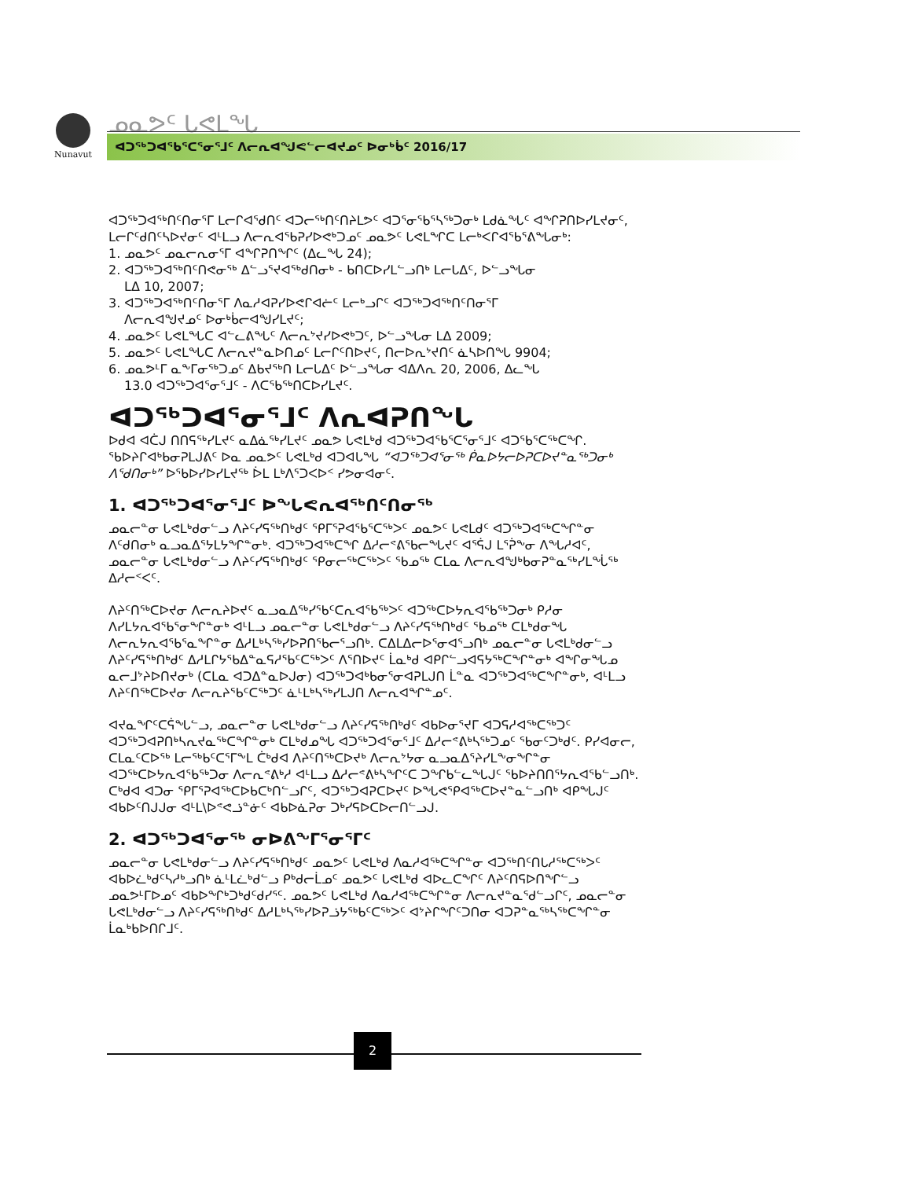Nunavut ᓄᓇᕗᑦ ᒐᕙᒪᖓ
ᐊᑐᖅᑐᐊᖃᕐᑕᕐᓂᕐᒧᑦ ᐱᓕᕆᐊᖑᕙᓪᓕᐊᔪᓄᑦ ᐅᓂᒃᑳᑦ 2016/17
ᐊᑐᖅᑐᐊᖅᑎᑦᑎᓂᕐᒥ ᒪᓕᒋᐊᖁᑎᑦ ᐊᑐᓕᖅᑎᑦᑎᔨᒪᕗᑦ ᐊᑐᕐᓂᖃᕐᓴᖅᑐᓂᒃ ᒪᑯᓈᖓᑦ ᐊᖏᕈᑎᐅᓯᒪᔪᓂᑦ, ᒪᓕᒋᑦᑯᑎᑦᓴᐅᔪᓂᑦ ᐊᒻᒪᓗ ᐱᓕᕆᐊᖃᕈᓯᐅᕙᒃᑐᓄᑦ ᓄᓇᕗᑦ ᒐᕙᒪᖏᑕ ᒪᓕᒃᐸᒋᐊᖃᕐᕕᖓᓂᒃ:
1. ᓄᓇᕗᑦ ᓄᓇᓕᕆᓂᕐᒥ ᐊᖏᕈᑎᖏᑦ (ᐃᓚᖓ 24);
2. ᐊᑐᖅᑐᐊᖅᑎᑦᑎᕙᓂᖅ ᐃᓪᓗᕐᔪᐊᖅᑯᑎᓂᒃ - ᑲᑎᑕᐅᓯᒪᓪᓗᑎᒃ ᒪᓕᒐᐃᑦ, ᐅᓪᓗᖓᓂ
ᒪᐃ 10, 2007;
3. ᐊᑐᖅᑐᐊᖅᑎᑦᑎᓂᕐᒥ ᐱᓇᓱᐊᕈᓯᐅᕙᒋᐊᓖᑦ ᒪᓕᒃᓗᒋᑦ ᐊᑐᖅᑐᐊᖅᑎᑦᑎᓂᕐᒥ
ᐱᓕᕆᐊᖑᔪᓄᑦ ᐅᓂᒃᑳᓕᐊᖑᓯᒪᔪᑦ;
4. ᓄᓇᕗᑦ ᒐᕙᒪᖓᑕ ᐊᓪᓚᕕᖓᑦ ᐱᓕᕆᔾᔪᓯᐅᕙᒃᑐᑦ, ᐅᓪᓗᖓᓂ ᒪᐃ 2009;
5. ᓄᓇᕗᑦ ᒐᕙᒪᖓᑕ ᐱᓕᕆᔪᓐᓇᐅᑎᓄᑦ ᒪᓕᒋᑦᑎᐅᔪᑦ, ᑎᓕᐅᕆᔾᔪᑎᑦ ᓈᓴᐅᑎᖓ 9904;
6. ᓄᓇᕗᒻᒥ ᓇᖕᒥᓂᖅᑐᓄᑦ ᐃᑲᔪᖅᑎ ᒪᓕᒐᐃᑦ ᐅᓪᓗᖓᓂ ᐊᐃᐱᕆ 20, 2006, ᐃᓚᖓ
13.0 ᐊᑐᖅᑐᐊᕐᓂᕐᒧᑦ - ᐱᑕᖃᖅᑎᑕᐅᓯᒪᔪᑦ.
ᐊᑐᖅᑐᐊᕐᓂᕐᒧᑦ ᐱᕆᐊᕈᑎᖓ
ᐅᑯᐊ ᐊᑖᒍ ᑎᑎᕋᖅᓯᒪᔪᑦ ᓇᐃᓈᖅᓯᒪᔪᑦ ᓄᓇᕗ ᒐᕙᒪᒃᑯ ᐊᑐᖅᑐᐊᖃᕐᑕᕐᓂᕐᒧᑦ ᐊᑐᖃᕐᑕᖅᑕᖏ. ᖃᐅᔨᒋᐊᒃᑲᓂᕈᒪᒍᕕᑦ ᐅᓇ ᓄᓇᕗᑦ ᒐᕙᒪᒃᑯ ᐊᑐᐊᒐᖓ “ᐊᑐᖅᑐᐊᕐᓂᖅ ᑮᓇᐅᔭᓕᐅᕈᑕᐅᔪᓐᓇᖅᑐᓂᒃ ᐱᕐᑯᑎᓂᒃ” ᐅᖃᐅᓯᐅᓯᒪᔪᖅ ᐆᒪ ᒪᒃᐱᕐᑐᐸᐅᑉ ᓯᕗᓂᐊᓂᑦ.
1. ᐊᑐᖅᑐᐊᕐᓂᕐᒧᑦ ᐅᖓᕙᕆᐊᖅᑎᑦᑎᓂᖅ
ᓄᓇᓕᓐᓂ ᒐᕙᒪᒃᑯᓂᓪᓗ ᐱᔨᑦᓯᕋᖅᑎᒃᑯᑦ ᕿᒥᕐᕈᐊᖃᕐᑕᖅᐳᑦ ᓄᓇᕗᑦ ᒐᕙᒪᑯᑦ ᐊᑐᖅᑐᐊᖅᑕᖏᓐᓂ ᐱᑦᑯᑎᓂᒃ ᓇᓗᓇᐃᕐᔭᒪᔭᖏᓐᓂᒃ. ᐊᑐᖅᑐᐊᖅᑕᖏ ᐃᓱᓕᕝᕕᖃᓕᖓᔪᑦ ᐊᕐᕌᒍ ᒪᕐᕉᖕᓂ ᐱᖓᓱᐊᑦ, ᓄᓇᓕᓐᓂ ᒐᕙᒪᒃᑯᓂᓪᓗ ᐱᔨᑦᓯᕋᖅᑎᒃᑯᑦ ᕿᓂᓕᖅᑕᖅᐳᑦ ᖃᓄᖅ ᑕᒪᓇ ᐱᓕᕆᐊᖑᒃᑲᓂᕈᓐᓇᖅᓯᒪᖔᖅ ᐃᓱᓕᑉᐸᑦ.
ᐱᔨᑦᑎᖅᑕᐅᔪᓂ ᐱᓕᕆᔨᐅᔪᑦ ᓇᓗᓇᐃᖅᓯᖃᑦᑕᕆᐊᖃᖅᐳᑦ ᐊᑐᖅᑕᐅᔭᕆᐊᖃᖅᑐᓂᒃ ᑭᓱᓂ ᐱᓯᒪᔭᕆᐊᖃᕐᓂᖏᓐᓂᒃ ᐊᒻᒪᓗ ᓄᓇᓕᓐᓂ ᒐᕙᒪᒃᑯᓂᓪᓗ ᐱᔨᑦᓯᕋᖅᑎᒃᑯᑦ ᖃᓄᖅ ᑕᒪᒃᑯᓂᖓ ᐱᓕᕆᔭᕆᐊᖃᕐᓇᖏᓐᓂ ᐃᓱᒪᒃᓴᖅᓯᐅᕈᑎᖃᓕᕐᓗᑎᒃ. ᑕᐃᒪᐃᓕᐅᕐᓂᐊᕐᓗᑎᒃ ᓄᓇᓕᓐᓂ ᒐᕙᒪᒃᑯᓂᓪᓗ ᐱᔨᑦᓯᕋᖅᑎᒃᑯᑦ ᐃᓱᒪᒋᔭᖃᐃᓐᓇᕋᓱᖃᑦᑕᖅᐳᑦ ᐱᕐᑎᐅᔪᑦ ᒫᓇᒃᑯ ᐊᑭᒋᓪᓗᐊᕋᔭᖅᑕᖏᓐᓂᒃ ᐊᖏᓂᖓᓄ ᓇᓕᒧᔾᔨᐅᑎᔪᓂᒃ (ᑕᒪᓇ ᐊᑐᐃᓐᓇᐅᒍᓂ) ᐊᑐᖅᑐᐊᒃᑲᓂᕐᓂᐊᕈᒪᒍᑎ ᒫᓐᓇ ᐊᑐᖅᑐᐊᖅᑕᖏᓐᓂᒃ, ᐊᒻᒪᓗ ᐱᔨᑦᑎᖅᑕᐅᔪᓂ ᐱᓕᕆᔨᕐᑲᑦᑕᖅᑐᑦ ᓈᒻᒪᒃᓴᖅᓯᒪᒍᑎ ᐱᓕᕆᐊᖏᓐᓄᑦ.
ᐊᔪᓇᖏᑦᑕᕌᖓᓪᓗ, ᓄᓇᓕᓐᓂ ᒐᕙᒪᒃᑯᓂᓪᓗ ᐱᔨᑦᓯᕋᖅᑎᒃᑯᑦ ᐊᑲᐅᓂᕐᔪᒥ ᐊᑐᕋᓱᐊᖅᑕᖅᑐᑦ ᐊᑐᖅᑐᐊᕈᑎᒃᓴᕆᔪᓇᖅᑕᖏᓐᓂᒃ ᑕᒪᒃᑯᓄᖓ ᐊᑐᖅᑐᐊᕐᓂᕐᒧᑦ ᐃᓱᓕᕝᕕᒃᓴᖅᑐᓄᑦ ᖃᓂᑦᑐᒃᑯᑦ. ᑭᓯᐊᓂᓕ, ᑕᒪᓇᑦᑕᐅᖅ ᒪᓕᖅᑲᑦᑕᕐᒥᖕᒪ ᑖᒃᑯᐊ ᐱᔨᑦᑎᖅᑕᐅᔪᒃ ᐱᓕᕆᔾᔭᓂ ᓇᓗᓇᐃᕐᔨᓯᒪᖕᓂᖏᓐᓂ ᐊᑐᖅᑕᐅᔭᕆᐊᖃᖅᑐᓂ ᐱᓕᕆᕝᕕᒃᓱ ᐊᒻᒪᓗ ᐃᓱᓕᕝᕕᒃᓴᖏᑦᑕ ᑐᖏᑲᓪᓚᖓᒍᑦ ᖃᐅᔨᑎᑎᕐᔭᕆᐊᖃᓪᓗᑎᒃ. ᑕᒃᑯᐊ ᐊᑐᓂ ᕿᒥᕐᕈᐊᖅᑕᐅᑲᑕᒃᑎᓪᓗᒋᑦ, ᐊᑐᖅᑐᐊᕈᑕᐅᔪᑦ ᐅᖓᕙᕿᐊᖅᑕᐅᔪᓐᓇᓪᓗᑎᒃ ᐊᑭᖓᒍᑦ ᐊᑲᐅᑦᑎᒍᒍᓂ ᐊᒻᒪ\ᐅᕝᕙᓘᓐᓃᑦ ᐊᑲᐅᓈᕈᓂ ᑐᒃᓯᕋᐅᑕᐅᓕᑎᓪᓗᒍ.
2. ᐊᑐᖅᑐᐊᕐᓂᖅ ᓂᐅᕕᖕᒥᕐᓂᕐᒥᑦ
ᓄᓇᓕᓐᓂ ᒐᕙᒪᒃᑯᓂᓪᓗ ᐱᔨᑦᓯᕋᖅᑎᒃᑯᑦ ᓄᓇᕗᑦ ᒐᕙᒪᒃᑯ ᐱᓇᓱᐊᖅᑕᖏᓐᓂ ᐊᑐᖅᑎᑦᑎᒐᓱᖅᑕᖅᐳᑦ ᐊᑲᐅᓛᒃᑯᑦᓴᓱᒃᓗᑎᒃ ᓈᒻᒪᓛᒃᑯᓪᓗ ᑭᒃᑯᓕᒫᓄᑦ ᓄᓇᕗᑦ ᒐᕙᒪᒃᑯ ᐊᐅᓚᑕᖏᑦ ᐱᔨᑦᑎᕋᐅᑎᖏᓪᓗ ᓄᓇᕗᒻᒥᐅᓄᑦ ᐊᑲᐅᖏᒃᑐᒃᑯᑦᑯᓯᕐᑦ. ᓄᓇᕗᑦ ᒐᕙᒪᒃᑯ ᐱᓇᓱᐊᖅᑕᖏᓐᓂ ᐱᓕᕆᔪᓐᓇᖁᓪᓗᒋᑦ, ᓄᓇᓕᓐᓂ ᒐᕙᒪᒃᑯᓂᓪᓗ ᐱᔨᑦᓯᕋᖅᑎᒃᑯᑦ ᐃᓱᒪᒃᓴᖅᓯᐅᕈᓘᔭᖅᑲᑦᑕᖅᐳᑦ ᐊᔾᔨᒋᖏᑦᑐᑎᓂ ᐊᑐᕈᓐᓇᖅᓴᖅᑕᖏᓐᓂ ᒫᓇᒃᑲᐅᑎᒋᒧᑦ.
2